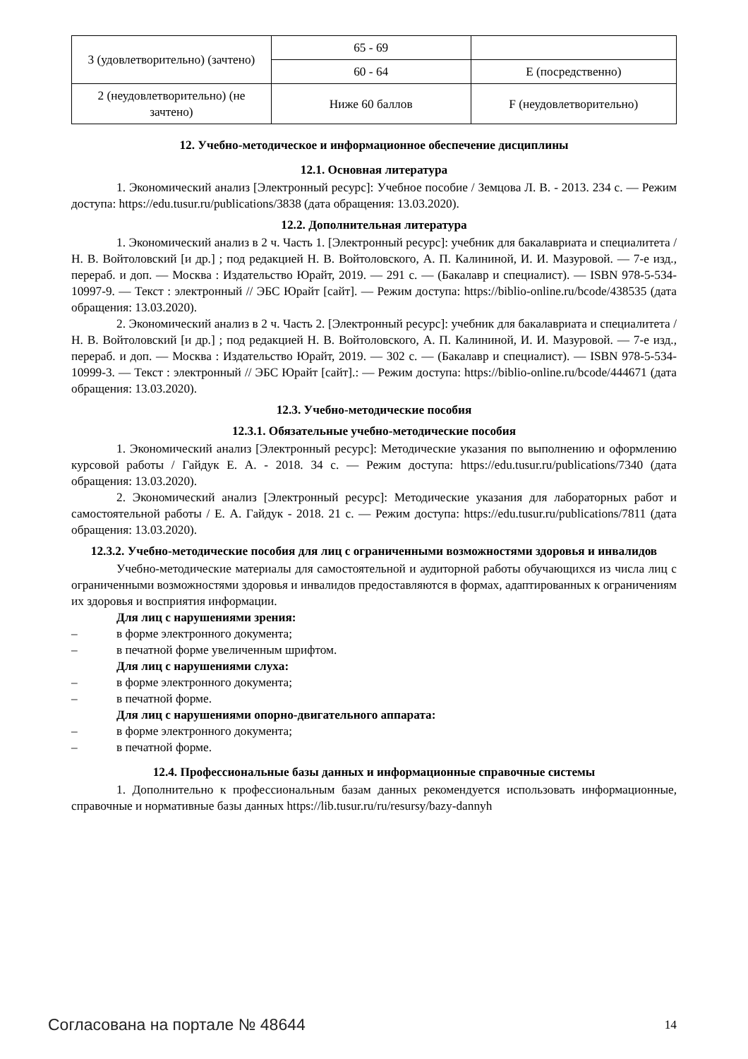| 3 (удовлетворительно) (зачтено) | 65 - 69 | |
| | 60 - 64 | E (посредственно) |
| 2 (неудовлетворительно) (не зачтено) | Ниже 60 баллов | F (неудовлетворительно) |
12. Учебно-методическое и информационное обеспечение дисциплины
12.1. Основная литература
1. Экономический анализ [Электронный ресурс]: Учебное пособие / Земцова Л. В. - 2013. 234 с. — Режим доступа: https://edu.tusur.ru/publications/3838 (дата обращения: 13.03.2020).
12.2. Дополнительная литература
1. Экономический анализ в 2 ч. Часть 1. [Электронный ресурс]: учебник для бакалавриата и специалитета / Н. В. Войтоловский [и др.] ; под редакцией Н. В. Войтоловского, А. П. Калининой, И. И. Мазуровой. — 7-е изд., перераб. и доп. — Москва : Издательство Юрайт, 2019. — 291 с. — (Бакалавр и специалист). — ISBN 978-5-534-10997-9. — Текст : электронный // ЭБС Юрайт [сайт]. — Режим доступа: https://biblio-online.ru/bcode/438535 (дата обращения: 13.03.2020).
2. Экономический анализ в 2 ч. Часть 2. [Электронный ресурс]: учебник для бакалавриата и специалитета / Н. В. Войтоловский [и др.] ; под редакцией Н. В. Войтоловского, А. П. Калининой, И. И. Мазуровой. — 7-е изд., перераб. и доп. — Москва : Издательство Юрайт, 2019. — 302 с. — (Бакалавр и специалист). — ISBN 978-5-534-10999-3. — Текст : электронный // ЭБС Юрайт [сайт].: — Режим доступа: https://biblio-online.ru/bcode/444671 (дата обращения: 13.03.2020).
12.3. Учебно-методические пособия
12.3.1. Обязательные учебно-методические пособия
1. Экономический анализ [Электронный ресурс]: Методические указания по выполнению и оформлению курсовой работы / Гайдук Е. А. - 2018. 34 с. — Режим доступа: https://edu.tusur.ru/publications/7340 (дата обращения: 13.03.2020).
2. Экономический анализ [Электронный ресурс]: Методические указания для лабораторных работ и самостоятельной работы / Е. А. Гайдук - 2018. 21 с. — Режим доступа: https://edu.tusur.ru/publications/7811 (дата обращения: 13.03.2020).
12.3.2. Учебно-методические пособия для лиц с ограниченными возможностями здоровья и инвалидов
Учебно-методические материалы для самостоятельной и аудиторной работы обучающихся из числа лиц с ограниченными возможностями здоровья и инвалидов предоставляются в формах, адаптированных к ограничениям их здоровья и восприятия информации.
Для лиц с нарушениями зрения:
– в форме электронного документа;
– в печатной форме увеличенным шрифтом.
Для лиц с нарушениями слуха:
– в форме электронного документа;
– в печатной форме.
Для лиц с нарушениями опорно-двигательного аппарата:
– в форме электронного документа;
– в печатной форме.
12.4. Профессиональные базы данных и информационные справочные системы
1. Дополнительно к профессиональным базам данных рекомендуется использовать информационные, справочные и нормативные базы данных https://lib.tusur.ru/ru/resursy/bazy-dannyh
Согласована на портале № 48644 14